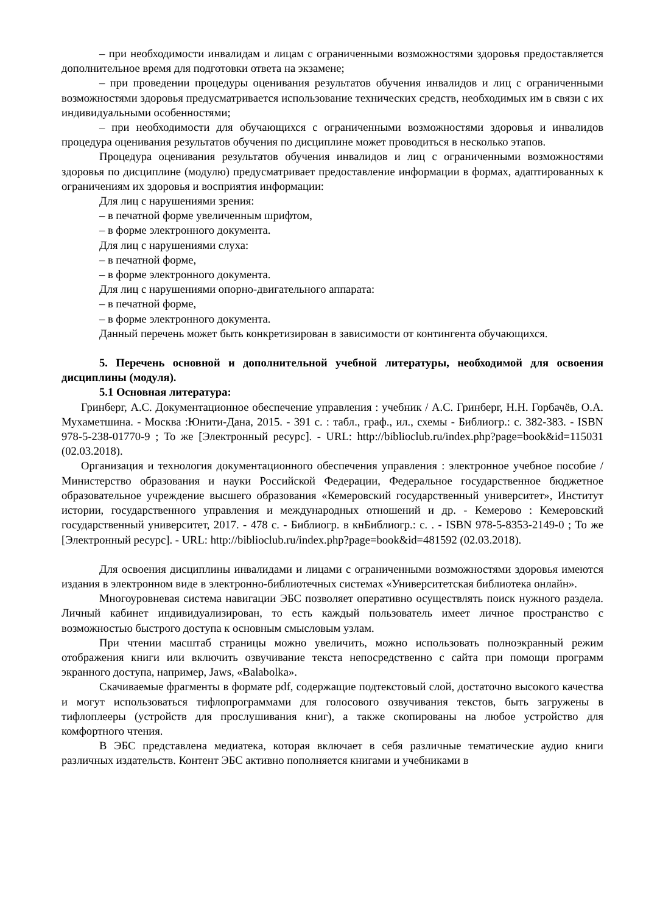– при необходимости инвалидам и лицам с ограниченными возможностями здоровья предоставляется дополнительное время для подготовки ответа на экзамене;
– при проведении процедуры оценивания результатов обучения инвалидов и лиц с ограниченными возможностями здоровья предусматривается использование технических средств, необходимых им в связи с их индивидуальными особенностями;
– при необходимости для обучающихся с ограниченными возможностями здоровья и инвалидов процедура оценивания результатов обучения по дисциплине может проводиться в несколько этапов.
Процедура оценивания результатов обучения инвалидов и лиц с ограниченными возможностями здоровья по дисциплине (модулю) предусматривает предоставление информации в формах, адаптированных к ограничениям их здоровья и восприятия информации:
Для лиц с нарушениями зрения:
– в печатной форме увеличенным шрифтом,
– в форме электронного документа.
Для лиц с нарушениями слуха:
– в печатной форме,
– в форме электронного документа.
Для лиц с нарушениями опорно-двигательного аппарата:
– в печатной форме,
– в форме электронного документа.
Данный перечень может быть конкретизирован в зависимости от контингента обучающихся.
5. Перечень основной и дополнительной учебной литературы, необходимой для освоения дисциплины (модуля).
5.1 Основная литература:
Гринберг, А.С. Документационное обеспечение управления : учебник / А.С. Гринберг, Н.Н. Горбачёв, О.А. Мухаметшина. - Москва :Юнити-Дана, 2015. - 391 с. : табл., граф., ил., схемы - Библиогр.: с. 382-383. - ISBN 978-5-238-01770-9 ; То же [Электронный ресурс]. - URL: http://biblioclub.ru/index.php?page=book&id=115031 (02.03.2018).
Организация и технология документационного обеспечения управления : электронное учебное пособие / Министерство образования и науки Российской Федерации, Федеральное государственное бюджетное образовательное учреждение высшего образования «Кемеровский государственный университет», Институт истории, государственного управления и международных отношений и др. - Кемерово : Кемеровский государственный университет, 2017. - 478 с. - Библиогр. в кнБиблиогр.: с. . - ISBN 978-5-8353-2149-0 ; То же [Электронный ресурс]. - URL: http://biblioclub.ru/index.php?page=book&id=481592 (02.03.2018).
Для освоения дисциплины инвалидами и лицами с ограниченными возможностями здоровья имеются издания в электронном виде в электронно-библиотечных системах «Университетская библиотека онлайн».
Многоуровневая система навигации ЭБС позволяет оперативно осуществлять поиск нужного раздела. Личный кабинет индивидуализирован, то есть каждый пользователь имеет личное пространство с возможностью быстрого доступа к основным смысловым узлам.
При чтении масштаб страницы можно увеличить, можно использовать полноэкранный режим отображения книги или включить озвучивание текста непосредственно с сайта при помощи программ экранного доступа, например, Jaws, «Balabolka».
Скачиваемые фрагменты в формате pdf, содержащие подтекстовый слой, достаточно высокого качества и могут использоваться тифлопрограммами для голосового озвучивания текстов, быть загружены в тифлоплееры (устройств для прослушивания книг), а также скопированы на любое устройство для комфортного чтения.
В ЭБС представлена медиатека, которая включает в себя различные тематические аудио книги различных издательств. Контент ЭБС активно пополняется книгами и учебниками в